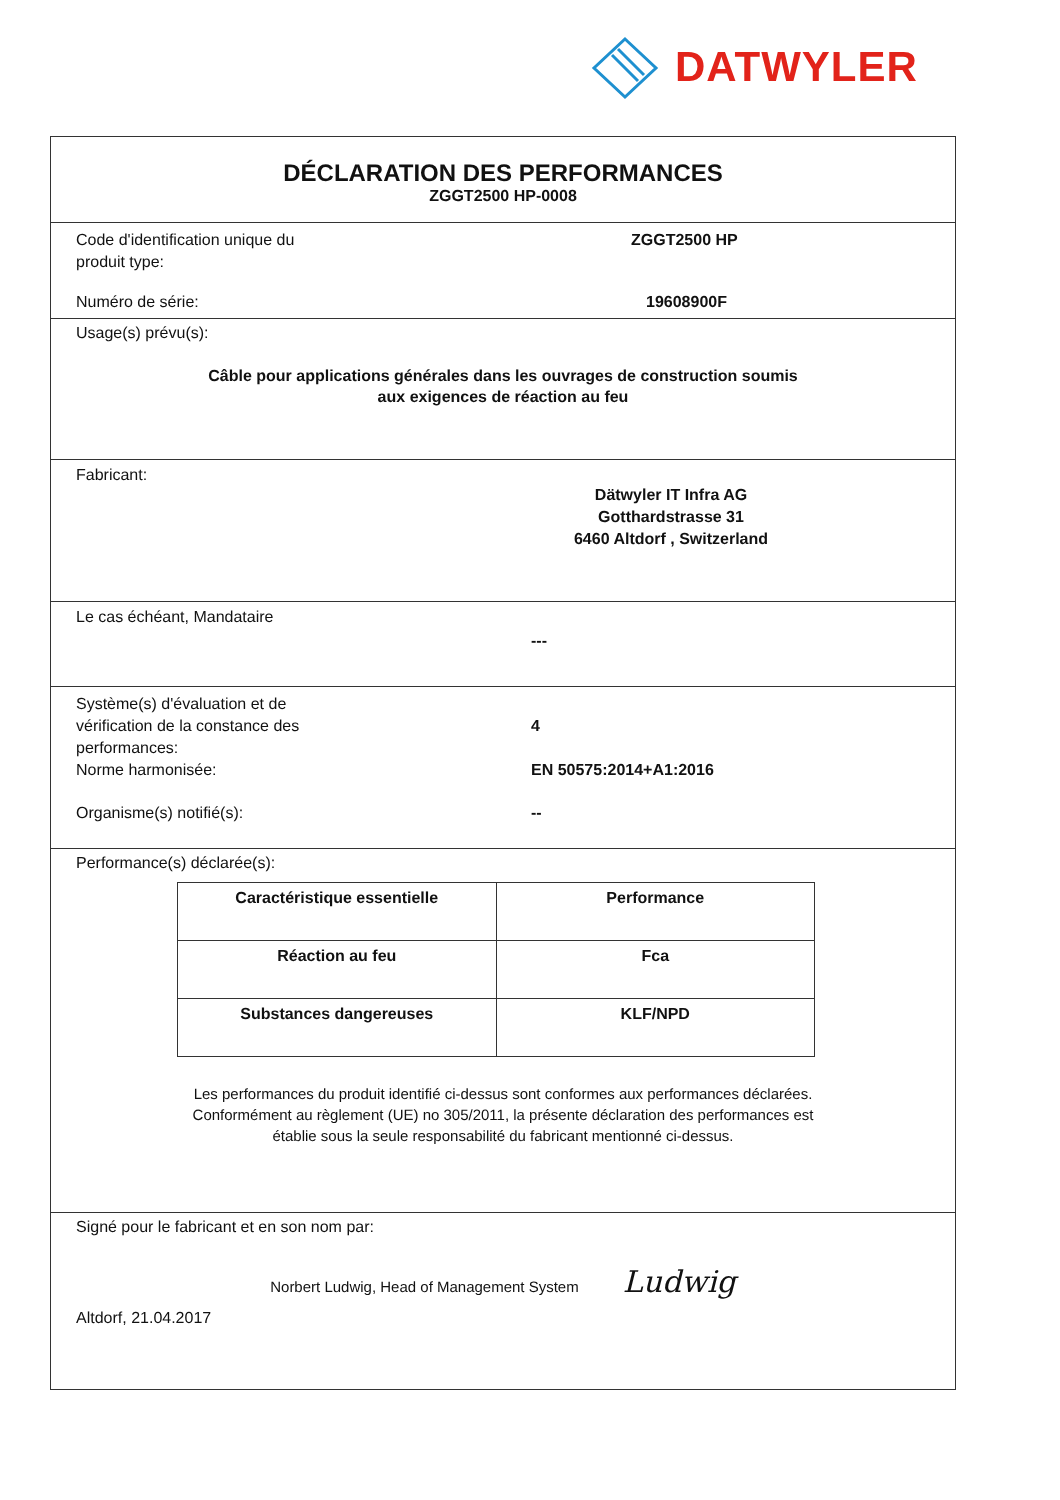DATWYLER
DÉCLARATION DES PERFORMANCES
ZGGT2500 HP-0008
Code d'identification unique du
produit type:
ZGGT2500 HP
Numéro de série: 19608900F
Usage(s) prévu(s):
Câble pour applications générales dans les ouvrages de construction soumis
aux exigences de réaction au feu
Fabricant:
Dätwyler IT Infra AG
Gotthardstrasse 31
6460 Altdorf , Switzerland
Le cas échéant, Mandataire
---
Système(s) d'évaluation et de
vérification de la constance des
performances:
4
Norme harmonisée: EN 50575:2014+A1:2016
Organisme(s) notifié(s): --
Performance(s) déclarée(s):
| Caractéristique essentielle | Performance |
| --- | --- |
| Réaction au feu | Fca |
| Substances dangereuses | KLF/NPD |
Les performances du produit identifié ci-dessus sont conformes aux performances déclarées.
Conformément au règlement (UE) no 305/2011, la présente déclaration des performances est
établie sous la seule responsabilité du fabricant mentionné ci-dessus.
Signé pour le fabricant et en son nom par:
Norbert Ludwig, Head of Management System Ludwig
Altdorf, 21.04.2017